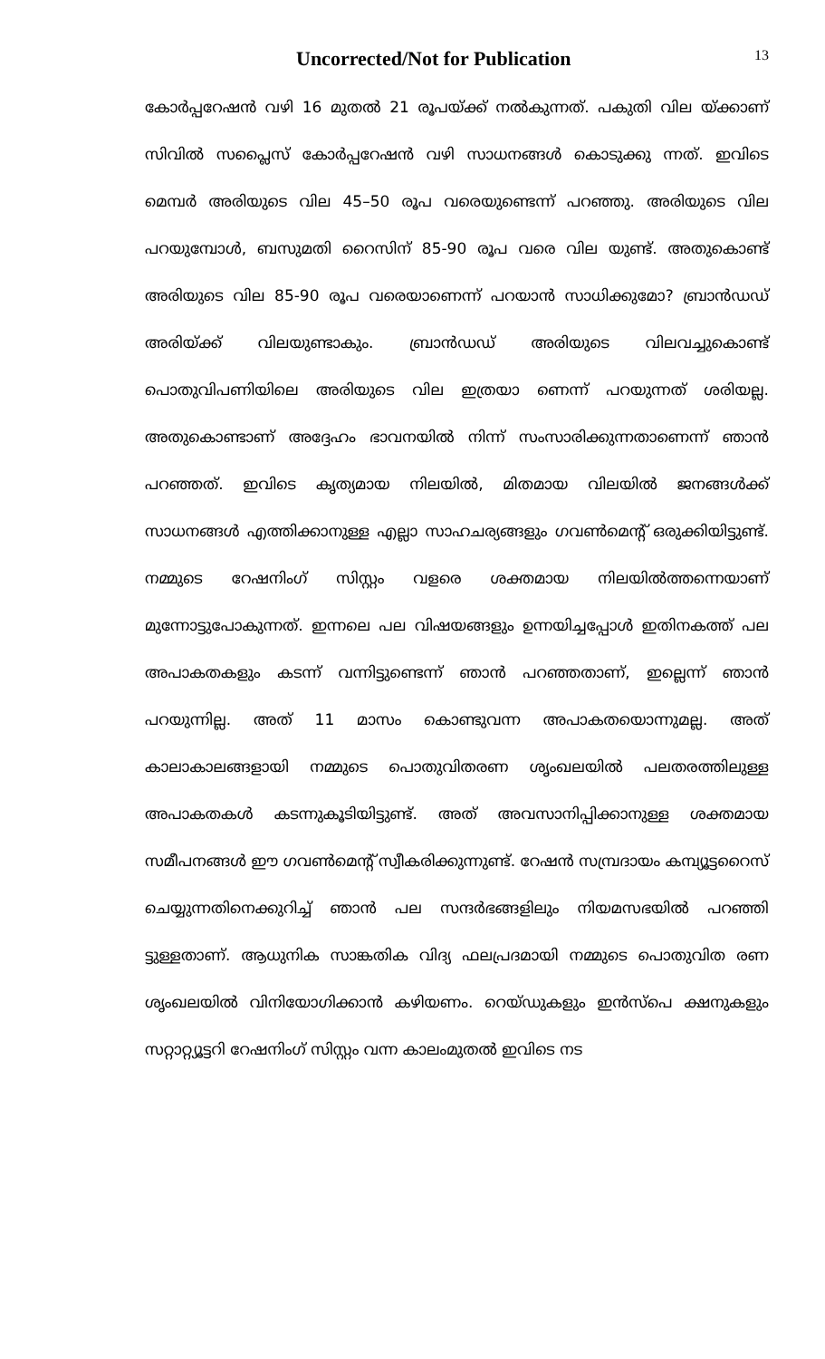Uncorrected/Not for Publication
13
കോർപ്പറേഷൻ വഴി 16 മുതൽ 21 രൂപയ്ക്ക് നൽകുന്നത്. പകുതി വില യ്ക്കാണ് സിവിൽ സപ്ലൈസ് കോർപ്പറേഷൻ വഴി സാധനങ്ങൾ കൊടുക്കു ന്നത്. ഇവിടെ മെമ്പർ അരിയുടെ വില 45–50 രൂപ വരെയുണ്ടെന്ന് പറഞ്ഞു. അരിയുടെ വില പറയുമ്പോൾ, ബസുമതി റൈസിന് 85-90 രൂപ വരെ വില യുണ്ട്. അതുകൊണ്ട് അരിയുടെ വില 85-90 രൂപ വരെയാണെന്ന് പറയാൻ സാധിക്കുമോ? ബ്രാൻഡഡ് അരിയ്ക്ക് വിലയുണ്ടാകും. ബ്രാൻഡഡ് അരിയുടെ വിലവച്ചുകൊണ്ട് പൊതുവിപണിയിലെ അരിയുടെ വില ഇത്രയാ ണെന്ന് പറയുന്നത് ശരിയല്ല. അതുകൊണ്ടാണ് അദ്ദേഹം ഭാവനയിൽ നിന്ന് സംസാരിക്കുന്നതാണെന്ന് ഞാൻ പറഞ്ഞത്. ഇവിടെ കൃത്യമായ നിലയിൽ, മിതമായ വിലയിൽ ജനങ്ങൾക്ക് സാധനങ്ങൾ എത്തിക്കാനുള്ള എല്ലാ സാഹചര്യങ്ങളും ഗവൺമെന്റ് ഒരുക്കിയിട്ടുണ്ട്. നമ്മുടെ റേഷനിംഗ് സിസ്റ്റം വളരെ ശക്തമായ നിലയിൽത്തന്നെയാണ് മുന്നോട്ടുപോകുന്നത്. ഇന്നലെ പല വിഷയങ്ങളും ഉന്നയിച്ചപ്പോൾ ഇതിനകത്ത് പല അപാകതകളും കടന്ന് വന്നിട്ടുണ്ടെന്ന് ഞാൻ പറഞ്ഞതാണ്, ഇല്ലെന്ന് ഞാൻ പറയുന്നില്ല. അത് 11 മാസം കൊണ്ടുവന്ന അപാകതയൊന്നുമല്ല. അത് കാലാകാലങ്ങളായി നമ്മുടെ പൊതുവിതരണ ശൃംഖലയിൽ പലതരത്തിലുള്ള അപാകതകൾ കടന്നുകൂടിയിട്ടുണ്ട്. അത് അവസാനിപ്പിക്കാനുള്ള ശക്തമായ സമീപനങ്ങൾ ഈ ഗവൺമെന്റ് സ്വീകരിക്കുന്നുണ്ട്. റേഷൻ സമ്പ്രദായം കമ്പ്യൂട്ടറൈസ് ചെയ്യുന്നതിനെക്കുറിച്ച് ഞാൻ പല സന്ദർഭങ്ങളിലും നിയമസഭയിൽ പറഞ്ഞി ട്ടുള്ളതാണ്. ആധുനിക സാങ്കതിക വിദ്യ ഫലപ്രദമായി നമ്മുടെ പൊതുവിത രണ ശൃംഖലയിൽ വിനിയോഗിക്കാൻ കഴിയണം. റെയ്ഡുകളും ഇൻസ്പെ ക്ഷനുകളും സറ്റാറ്റ്യൂട്ടറി റേഷനിംഗ് സിസ്റ്റം വന്ന കാലംമുതൽ ഇവിടെ നട